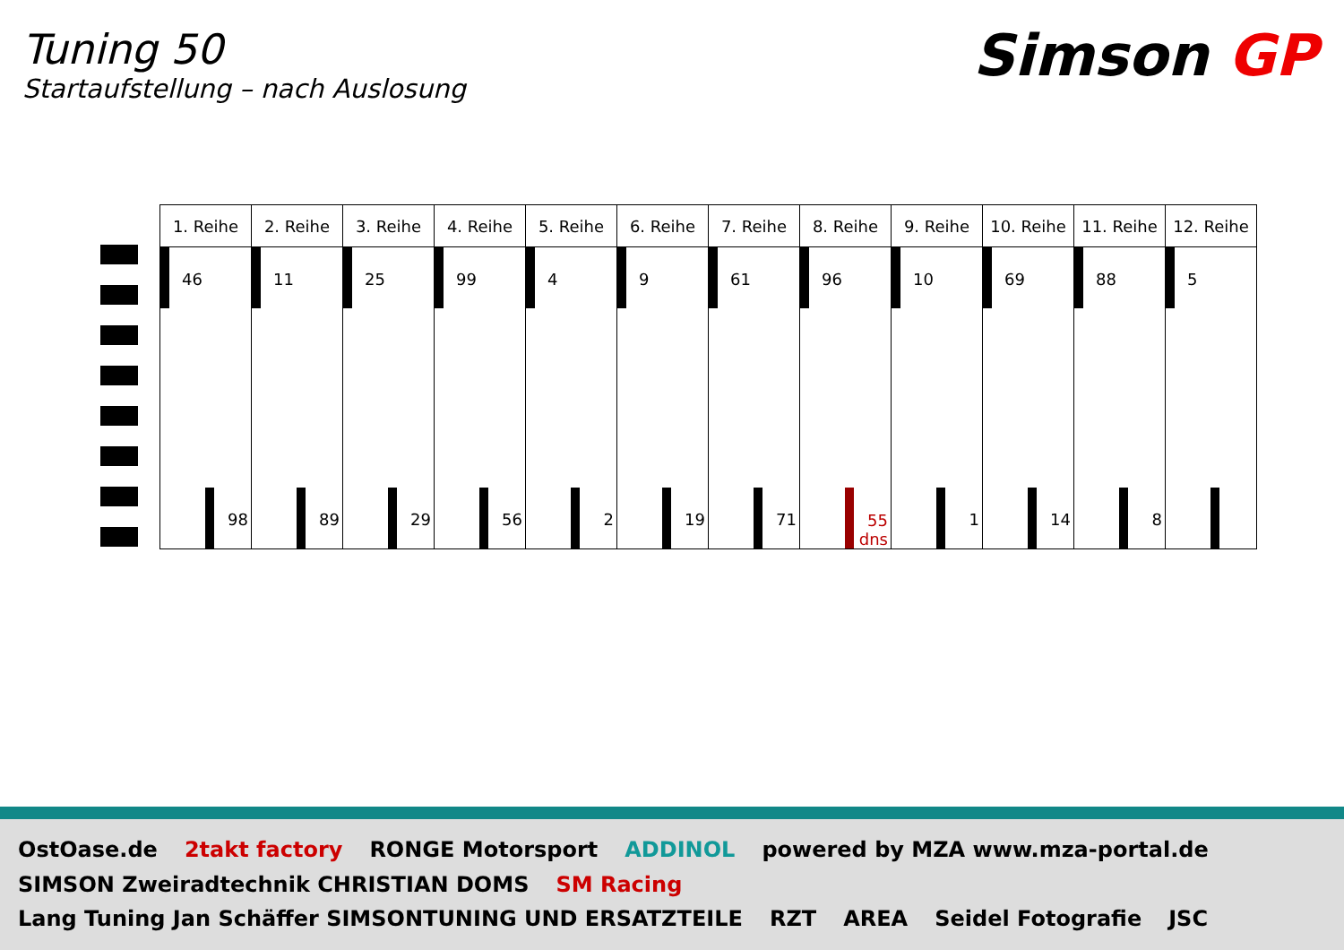Tuning 50
Startaufstellung – nach Auslosung
Simson GP
| 1. Reihe | 2. Reihe | 3. Reihe | 4. Reihe | 5. Reihe | 6. Reihe | 7. Reihe | 8. Reihe | 9. Reihe | 10. Reihe | 11. Reihe | 12. Reihe |
| --- | --- | --- | --- | --- | --- | --- | --- | --- | --- | --- | --- |
| 46 98 | 11 89 | 25 29 | 99 56 | 4 2 | 9 19 | 61 71 | 96 55 dns | 10 1 | 69 14 | 88 8 | 5 |
OstOase.de 2takt factory RONGE Motorsport ADDINOL powered by MZA www.mza-portal.de SIMSON Zweiradtechnik CHRISTIAN DOMS SM Racing Lang Tuning Jan Schäffer SIMSONTUNING UND ERSATZTEILE RZT AREA Seidel Fotografie JSC